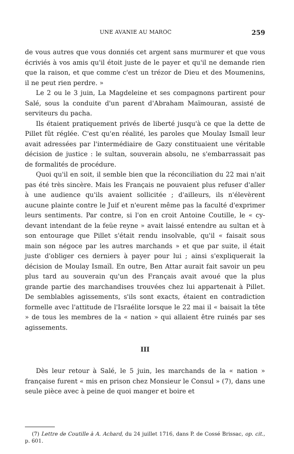UNE AVANIE AU MAROC 259
de vous autres que vous donniés cet argent sans murmurer et que vous écriviés à vos amis qu'il étoit juste de le payer et qu'il ne demande rien que la raison, et que comme c'est un trézor de Dieu et des Moumenins, il ne peut rien perdre. »
Le 2 ou le 3 juin, La Magdeleine et ses compagnons partirent pour Salé, sous la conduite d'un parent d'Abraham Maïmouran, assisté de serviteurs du pacha.
Ils étaient pratiquement privés de liberté jusqu'à ce que la dette de Pillet fût réglée. C'est qu'en réalité, les paroles que Moulay Ismaïl leur avait adressées par l'intermédiaire de Gazy constituaient une véritable décision de justice : le sultan, souverain absolu, ne s'embarrassait pas de formalités de procédure.
Quoi qu'il en soit, il semble bien que la réconciliation du 22 mai n'ait pas été très sincère. Mais les Français ne pouvaient plus refuser d'aller à une audience qu'ils avaient sollicitée ; d'ailleurs, ils n'élevèrent aucune plainte contre le Juif et n'eurent même pas la faculté d'exprimer leurs sentiments. Par contre, si l'on en croit Antoine Coutille, le « cy-devant intendant de la feüe reyne » avait laissé entendre au sultan et à son entourage que Pillet s'était rendu insolvable, qu'il « faisait sous main son négoce par les autres marchands » et que par suite, il était juste d'obliger ces derniers à payer pour lui ; ainsi s'expliquerait la décision de Moulay Ismaïl. En outre, Ben Attar aurait fait savoir un peu plus tard au souverain qu'un des Français avait avoué que la plus grande partie des marchandises trouvées chez lui appartenait à Pillet. De semblables agissements, s'ils sont exacts, étaient en contradiction formelle avec l'attitude de l'Israélite lorsque le 22 mai il « baisait la tête » de tous les membres de la « nation » qui allaient être ruinés par ses agissements.
III
Dès leur retour à Salé, le 5 juin, les marchands de la « nation » française furent « mis en prison chez Monsieur le Consul » (7), dans une seule pièce avec à peine de quoi manger et boire et
(7) Lettre de Coutille à A. Achard, du 24 juillet 1716, dans P. de Cossé Brissac, op. cit., p. 601.